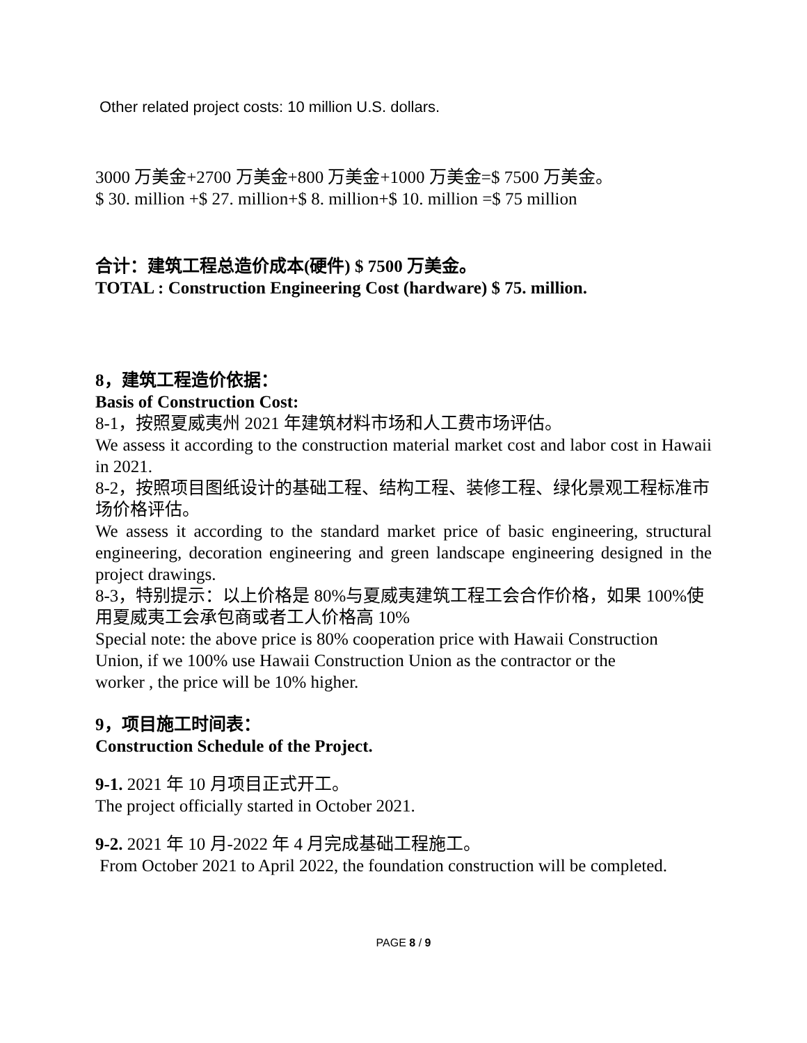Other related project costs: 10 million U.S. dollars.
3000 万美金+2700 万美金+800 万美金+1000 万美金=$ 7500 万美金。
$ 30. million +$ 27. million+$ 8. million+$ 10. million =$ 75 million
合计：建筑工程总造价成本(硬件) $ 7500 万美金。
TOTAL : Construction Engineering Cost (hardware) $ 75. million.
8，建筑工程造价依据：
Basis of Construction Cost:
8-1，按照夏威夷州 2021 年建筑材料市场和人工费市场评估。
We assess it according to the construction material market cost and labor cost in Hawaii in 2021.
8-2，按照项目图纸设计的基础工程、结构工程、装修工程、绿化景观工程标准市场价格评估。
We assess it according to the standard market price of basic engineering, structural engineering, decoration engineering and green landscape engineering designed in the project drawings.
8-3，特别提示：以上价格是 80%与夏威夷建筑工程工会合作价格，如果 100%使用夏威夷工会承包商或者工人价格高 10%
Special note: the above price is 80% cooperation price with Hawaii Construction
Union, if we 100% use Hawaii Construction Union as the contractor or the
worker , the price will be 10% higher.
9，项目施工时间表：
Construction Schedule of the Project.
9-1. 2021 年 10 月项目正式开工。
The project officially started in October 2021.
9-2. 2021 年 10 月-2022 年 4 月完成基础工程施工。
From October 2021 to April 2022, the foundation construction will be completed.
PAGE 8 / 9